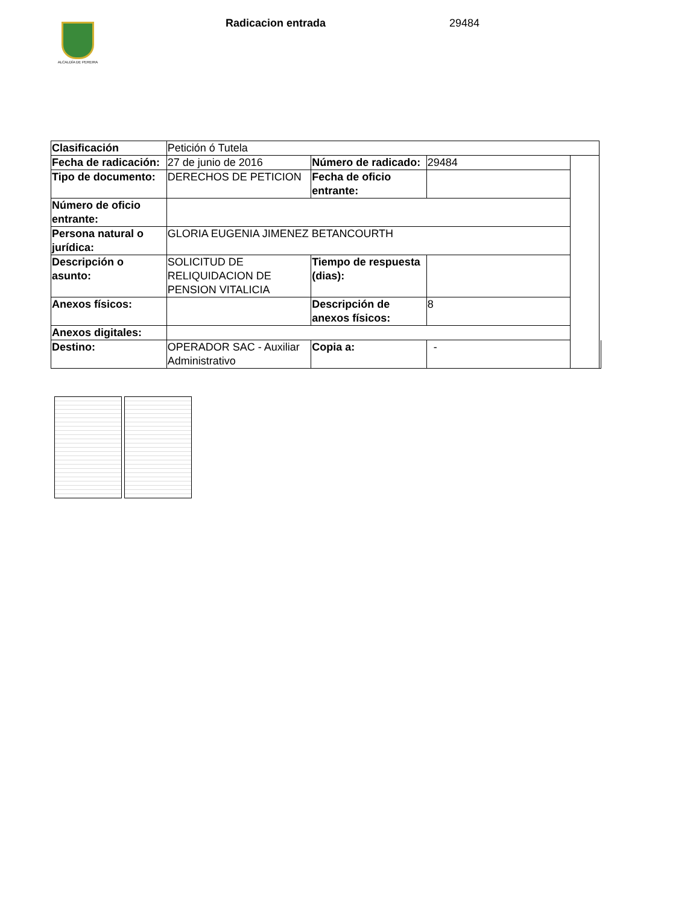ALCALDÍA DE PEREIRA
Radicacion entrada 29484
| Clasificación | Petición ó Tutela | | | | |
| Fecha de radicación: | 27 de junio de 2016 | Número de radicado: | 29484 | | |
| Tipo de documento: | DERECHOS DE PETICION | Fecha de oficio entrante: | | | |
| Número de oficio entrante: | | | | | |
| Persona natural o jurídica: | GLORIA EUGENIA JIMENEZ BETANCOURTH | | | | |
| Descripción o asunto: | SOLICITUD DE RELIQUIDACION DE PENSION VITALICIA | Tiempo de respuesta (dias): | | | |
| Anexos físicos: | | Descripción de anexos físicos: | 8 | | |
| Anexos digitales: | | | | | |
| Destino: | OPERADOR SAC - Auxiliar Administrativo | Copia a: | - | | |